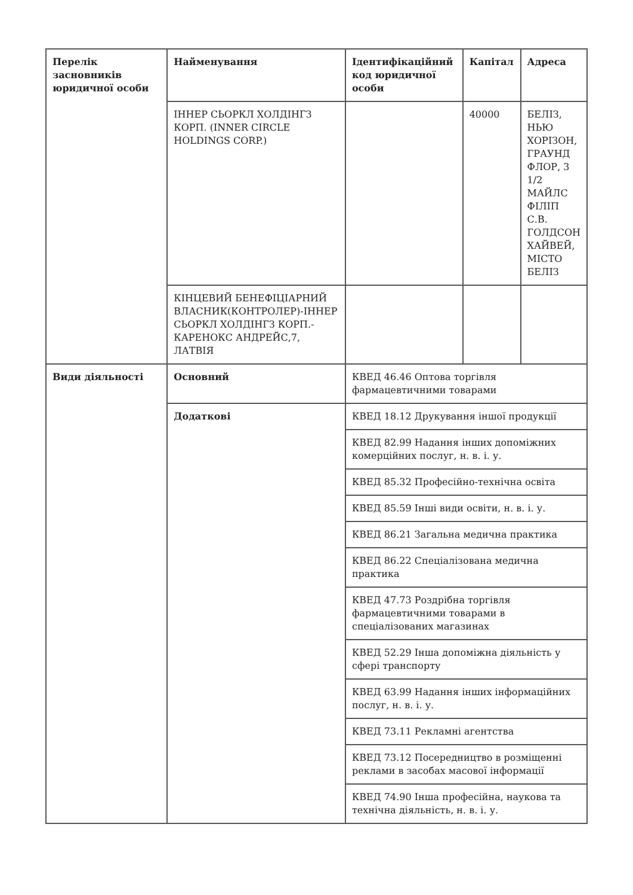| Перелік засновників юридичної особи | Найменування | Ідентифікаційний код юридичної особи | Капітал | Адреса |
| --- | --- | --- | --- | --- |
| | ІННЕР СЬОРКЛ ХОЛДІНГЗ КОРП. (INNER CIRCLE HOLDINGS CORP.) | | 40000 | БЕЛІЗ, НЬЮ ХОРІЗОН, ГРАУНД ФЛОР, 3 1/2 МАЙЛС ФІЛІП С.В. ГОЛДСОН ХАЙВЕЙ, МІСТО БЕЛІЗ |
| | КІНЦЕВИЙ БЕНЕФІЦІАРНИЙ ВЛАСНИК(КОНТРОЛЕР)-ІННЕР СЬОРКЛ ХОЛДІНГЗ КОРП.- КАРЕНОКС АНДРЕЙС,7, ЛАТВІЯ | | | |
| Види діяльності | Основний | КВЕД 46.46 Оптова торгівля фармацевтичними товарами | | |
| | Додаткові | КВЕД 18.12 Друкування іншої продукції | | |
| | | КВЕД 82.99 Надання інших допоміжних комерційних послуг, н. в. і. у. | | |
| | | КВЕД 85.32 Професійно-технічна освіта | | |
| | | КВЕД 85.59 Інші види освіти, н. в. і. у. | | |
| | | КВЕД 86.21 Загальна медична практика | | |
| | | КВЕД 86.22 Спеціалізована медична практика | | |
| | | КВЕД 47.73 Роздрібна торгівля фармацевтичними товарами в спеціалізованих магазинах | | |
| | | КВЕД 52.29 Інша допоміжна діяльність у сфері транспорту | | |
| | | КВЕД 63.99 Надання інших інформаційних послуг, н. в. і. у. | | |
| | | КВЕД 73.11 Рекламні агентства | | |
| | | КВЕД 73.12 Посередництво в розміщенні реклами в засобах масової інформації | | |
| | | КВЕД 74.90 Інша професійна, наукова та технічна діяльність, н. в. і. у. | | |